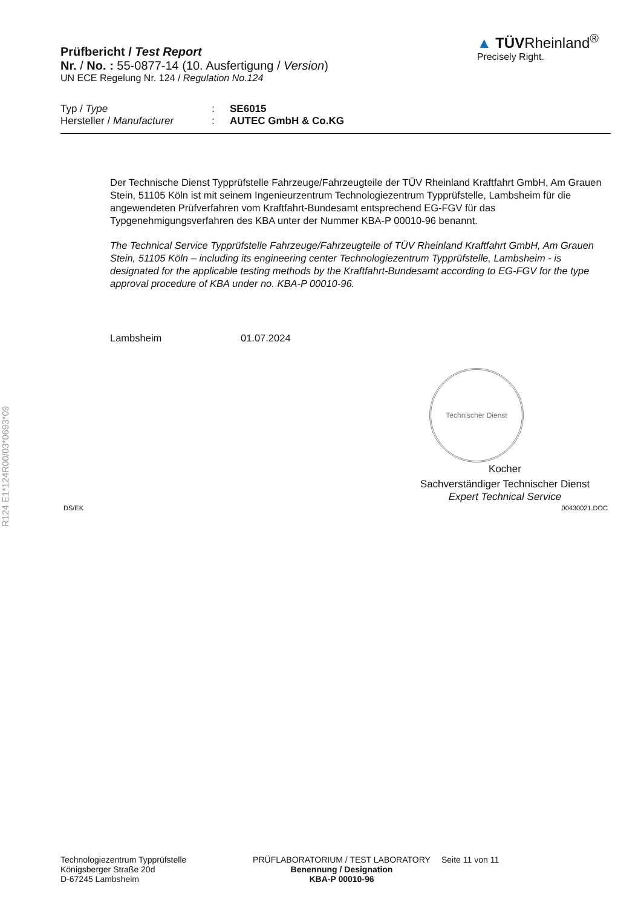R124 E1*124R00/03*0693*09
Prüfbericht / Test Report
Nr. / No. : 55-0877-14 (10. Ausfertigung / Version)
UN ECE Regelung Nr. 124 / Regulation No.124
▲ TÜVRheinland<sup>®</sup>
Precisely Right.
Typ / Type: SE6015
Hersteller / Manufacturer: AUTEC GmbH & Co.KG
Der Technische Dienst Typprüfstelle Fahrzeuge/Fahrzeugteile der TÜV Rheinland Kraftfahrt GmbH, Am Grauen Stein, 51105 Köln ist mit seinem Ingenieurzentrum Technologiezentrum Typprüfstelle, Lambsheim für die angewendeten Prüfverfahren vom Kraftfahrt-Bundesamt entsprechend EG-FGV für das Typgenehmigungsverfahren des KBA unter der Nummer KBA-P 00010-96 benannt.
The Technical Service Typprüfstelle Fahrzeuge/Fahrzeugteile of TÜV Rheinland Kraftfahrt GmbH, Am Grauen Stein, 51105 Köln – including its engineering center Technologiezentrum Typprüfstelle, Lambsheim - is designated for the applicable testing methods by the Kraftfahrt-Bundesamt according to EG-FGV for the type approval procedure of KBA under no. KBA-P 00010-96.
Lambsheim 01.07.2024
Technischer Dienst
Kocher
Sachverständiger Technischer Dienst
Expert Technical Service
DS/EK 00430021.DOC
Technologiezentrum Typprüfstelle
Königsberger Straße 20d
D-67245 Lambsheim
PRÜFLABORATORIUM / TEST LABORATORY
Benennung / Designation
KBA-P 00010-96
Seite 11 von 11